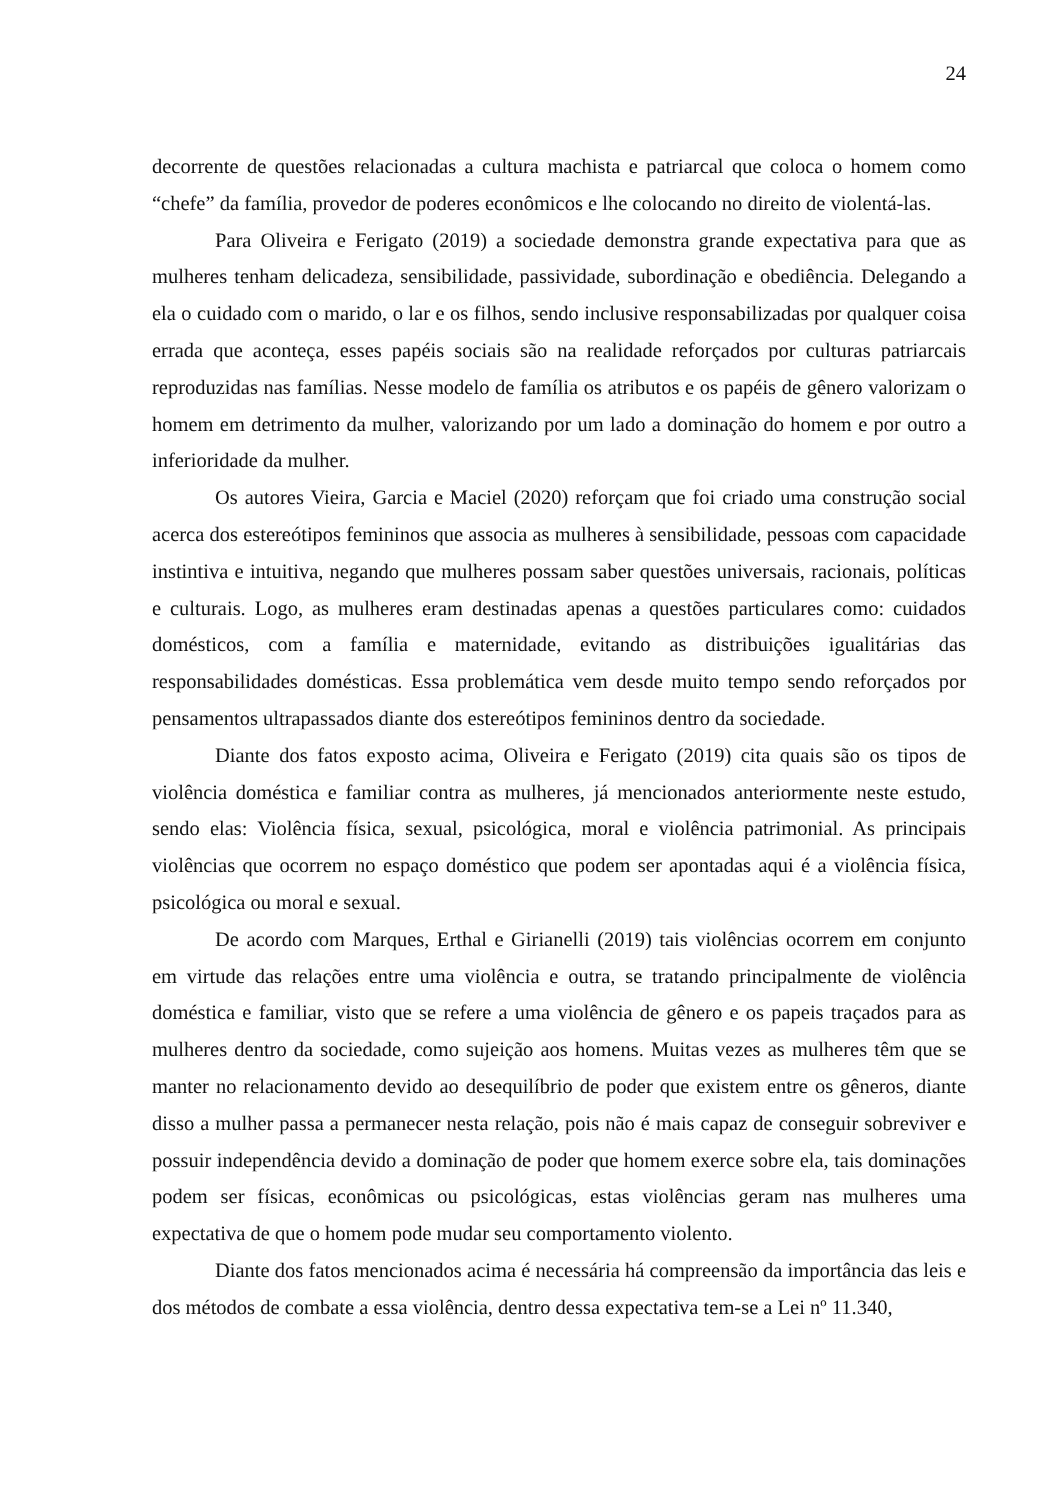24
decorrente de questões relacionadas a cultura machista e patriarcal que coloca o homem como “chefe” da família, provedor de poderes econômicos e lhe colocando no direito de violentá-las.
Para Oliveira e Ferigato (2019) a sociedade demonstra grande expectativa para que as mulheres tenham delicadeza, sensibilidade, passividade, subordinação e obediência. Delegando a ela o cuidado com o marido, o lar e os filhos, sendo inclusive responsabilizadas por qualquer coisa errada que aconteça, esses papéis sociais são na realidade reforçados por culturas patriarcais reproduzidas nas famílias. Nesse modelo de família os atributos e os papéis de gênero valorizam o homem em detrimento da mulher, valorizando por um lado a dominação do homem e por outro a inferioridade da mulher.
Os autores Vieira, Garcia e Maciel (2020) reforçam que foi criado uma construção social acerca dos estereótipos femininos que associa as mulheres à sensibilidade, pessoas com capacidade instintiva e intuitiva, negando que mulheres possam saber questões universais, racionais, políticas e culturais. Logo, as mulheres eram destinadas apenas a questões particulares como: cuidados domésticos, com a família e maternidade, evitando as distribuições igualitárias das responsabilidades domésticas. Essa problemática vem desde muito tempo sendo reforçados por pensamentos ultrapassados diante dos estereótipos femininos dentro da sociedade.
Diante dos fatos exposto acima, Oliveira e Ferigato (2019) cita quais são os tipos de violência doméstica e familiar contra as mulheres, já mencionados anteriormente neste estudo, sendo elas: Violência física, sexual, psicológica, moral e violência patrimonial. As principais violências que ocorrem no espaço doméstico que podem ser apontadas aqui é a violência física, psicológica ou moral e sexual.
De acordo com Marques, Erthal e Girianelli (2019) tais violências ocorrem em conjunto em virtude das relações entre uma violência e outra, se tratando principalmente de violência doméstica e familiar, visto que se refere a uma violência de gênero e os papeis traçados para as mulheres dentro da sociedade, como sujeição aos homens. Muitas vezes as mulheres têm que se manter no relacionamento devido ao desequilíbrio de poder que existem entre os gêneros, diante disso a mulher passa a permanecer nesta relação, pois não é mais capaz de conseguir sobreviver e possuir independência devido a dominação de poder que homem exerce sobre ela, tais dominações podem ser físicas, econômicas ou psicológicas, estas violências geram nas mulheres uma expectativa de que o homem pode mudar seu comportamento violento.
Diante dos fatos mencionados acima é necessária há compreensão da importância das leis e dos métodos de combate a essa violência, dentro dessa expectativa tem-se a Lei nº 11.340,